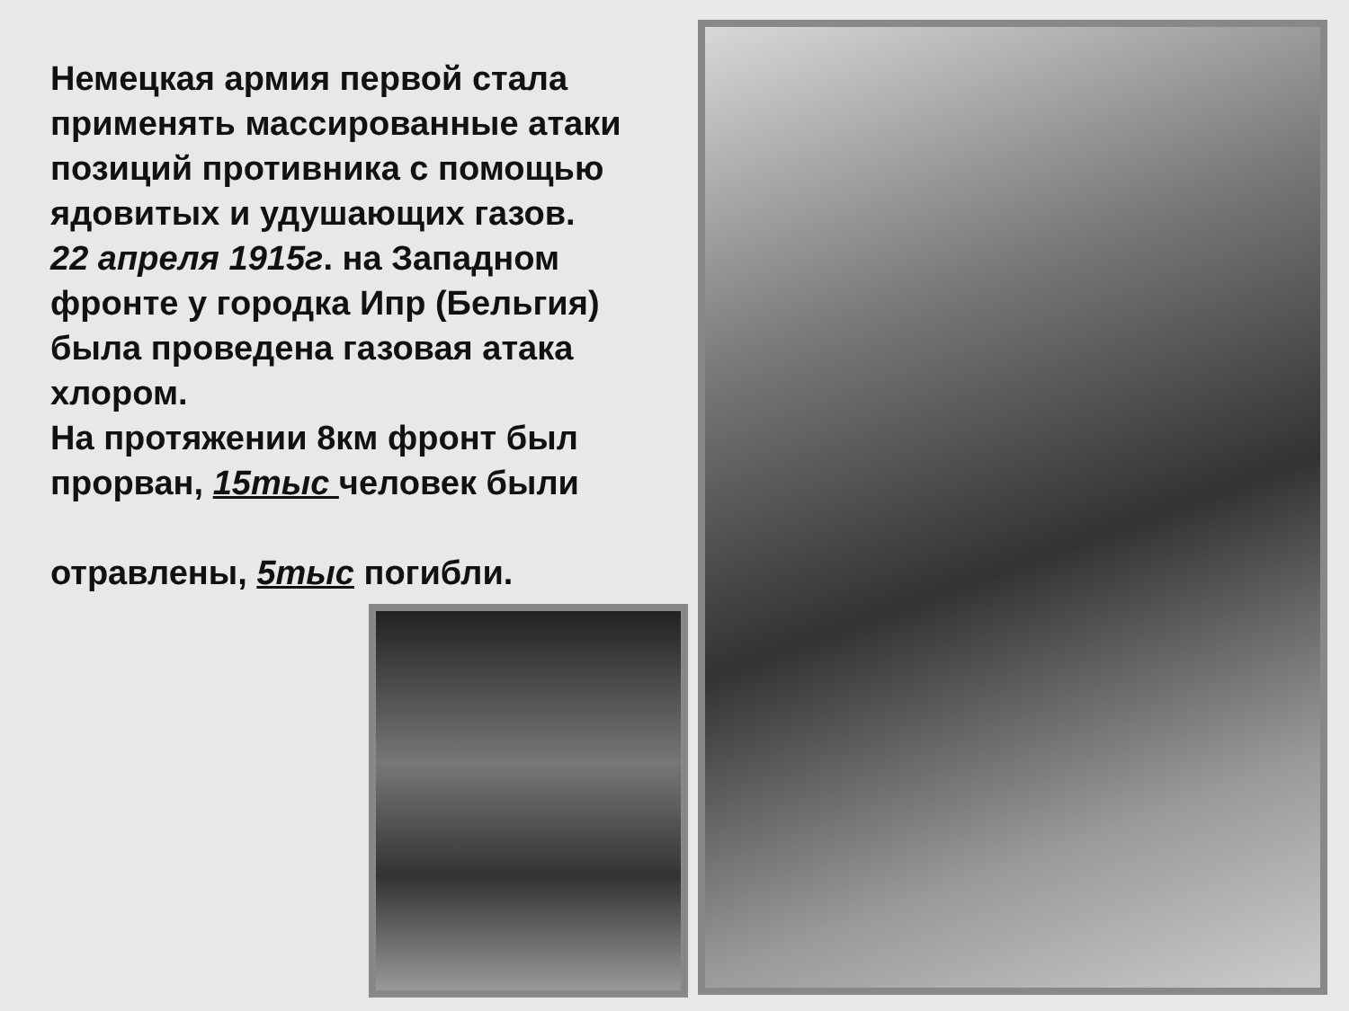Немецкая армия первой стала применять массированные атаки позиций противника с помощью ядовитых и удушающих газов.
22 апреля 1915г. на Западном фронте у городка Ипр (Бельгия) была проведена газовая атака хлором.
На протяжении 8км фронт был прорван, 15тыс человек были
отравлены, 5тыс погибли.